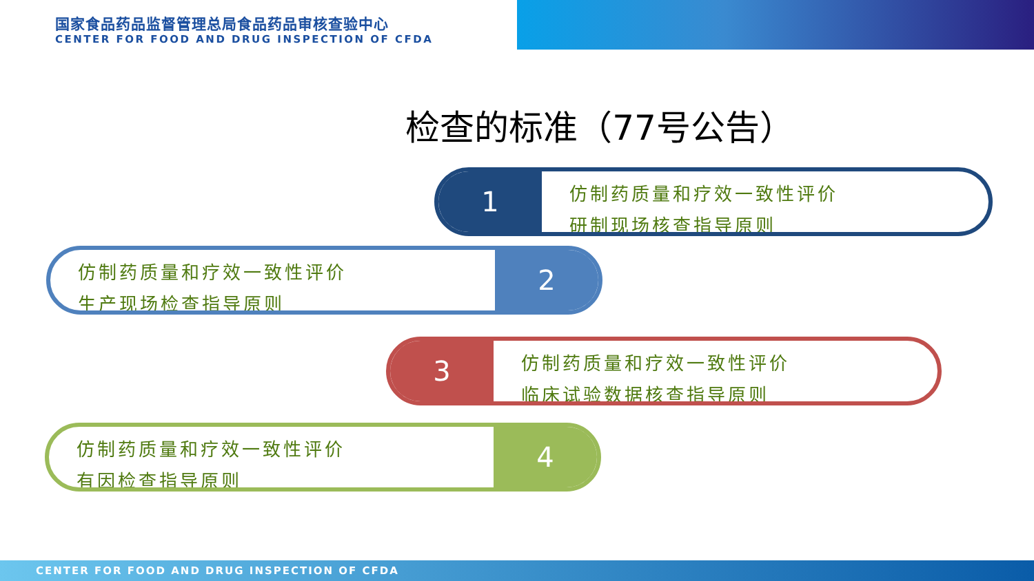国家食品药品监督管理总局食品药品审核查验中心
CENTER FOR FOOD AND DRUG INSPECTION OF CFDA
检查的标准（77号公告）
1
仿制药质量和疗效一致性评价
研制现场核查指导原则
仿制药质量和疗效一致性评价
生产现场检查指导原则
2
3
仿制药质量和疗效一致性评价
临床试验数据核查指导原则
仿制药质量和疗效一致性评价
有因检查指导原则
4
CENTER FOR FOOD AND DRUG INSPECTION OF CFDA